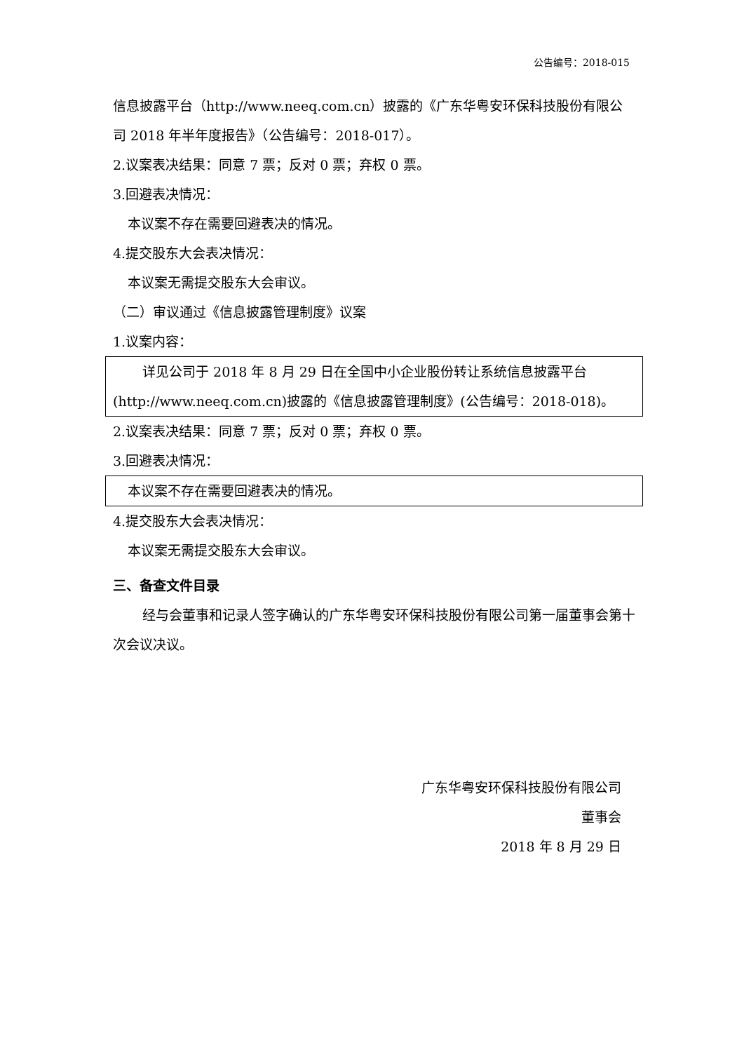公告编号：2018-015
信息披露平台（http://www.neeq.com.cn）披露的《广东华粤安环保科技股份有限公司 2018 年半年度报告》（公告编号：2018-017）。
2.议案表决结果：同意 7 票；反对 0 票；弃权 0 票。
3.回避表决情况：
本议案不存在需要回避表决的情况。
4.提交股东大会表决情况：
本议案无需提交股东大会审议。
（二）审议通过《信息披露管理制度》议案
1.议案内容：
详见公司于 2018 年 8 月 29 日在全国中小企业股份转让系统信息披露平台(http://www.neeq.com.cn)披露的《信息披露管理制度》(公告编号：2018-018)。
2.议案表决结果：同意 7 票；反对 0 票；弃权 0 票。
3.回避表决情况：
本议案不存在需要回避表决的情况。
4.提交股东大会表决情况：
本议案无需提交股东大会审议。
三、备查文件目录
经与会董事和记录人签字确认的广东华粤安环保科技股份有限公司第一届董事会第十次会议决议。
广东华粤安环保科技股份有限公司
董事会
2018 年 8 月 29 日